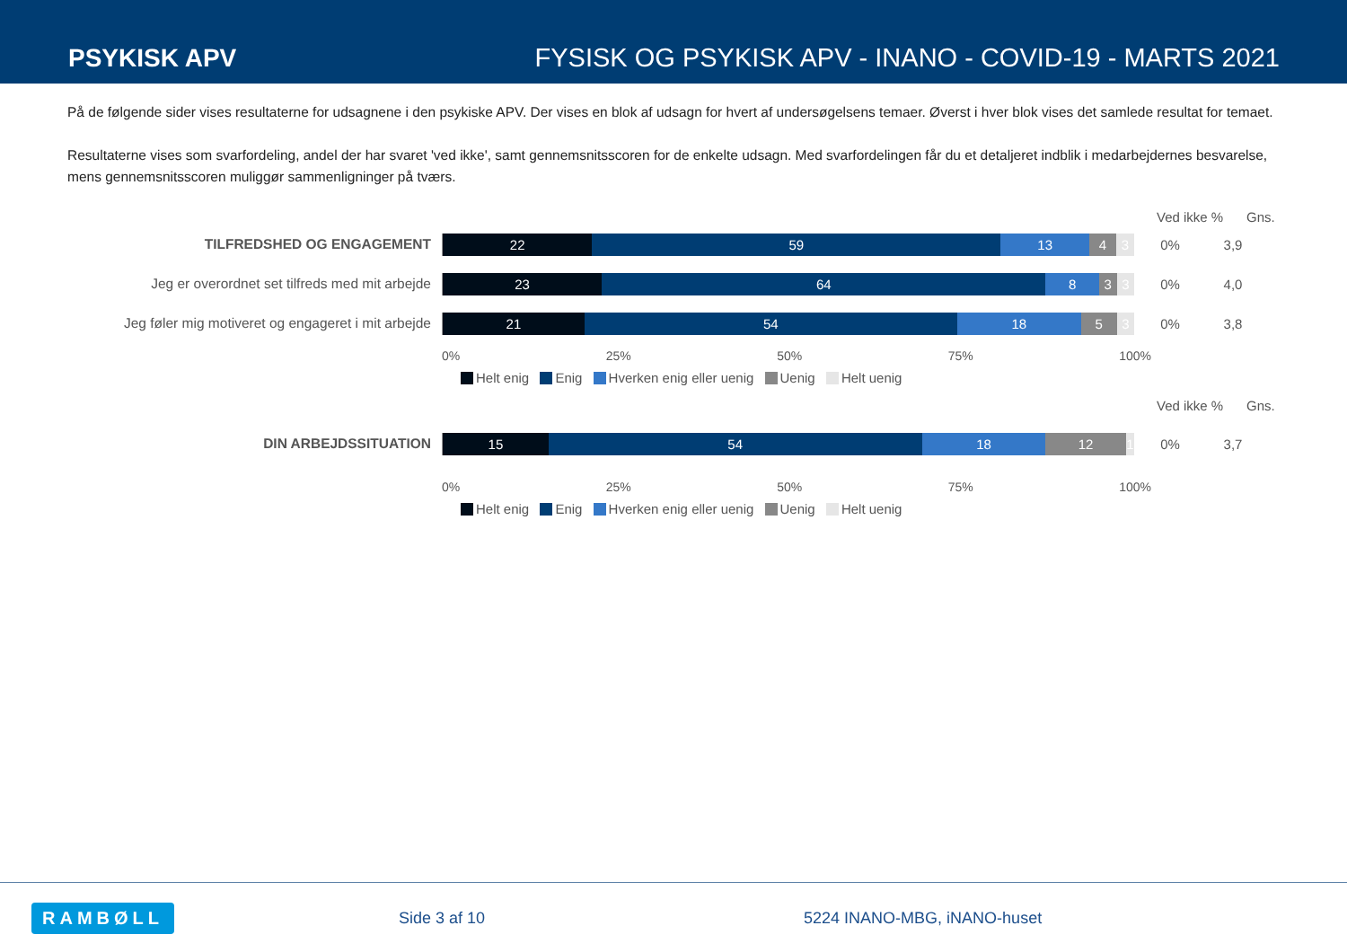PSYKISK APV
FYSISK OG PSYKISK APV - INANO - COVID-19 - MARTS 2021
På de følgende sider vises resultaterne for udsagnene i den psykiske APV. Der vises en blok af udsagn for hvert af undersøgelsens temaer. Øverst i hver blok vises det samlede resultat for temaet.
Resultaterne vises som svarfordeling, andel der har svaret 'ved ikke', samt gennemsnitsscoren for de enkelte udsagn. Med svarfordelingen får du et detaljeret indblik i medarbejdernes besvarelse, mens gennemsnitsscoren muliggør sammenligninger på tværs.
Ved ikke % Gns.
TILFREDSHED OG ENGAGEMENT
22 59 13 4 3
0% 3,9
Jeg er overordnet set tilfreds med mit arbejde
23 64 8 3 3
0% 4,0
Jeg føler mig motiveret og engageret i mit arbejde
21 54 18 5 3
0% 3,8
0% 25% 50% 75% 100%
Helt enig Enig Hverken enig eller uenig Uenig Helt uenig
Ved ikke % Gns.
DIN ARBEJDSSITUATION
15 54 18 12 1
0% 3,7
0% 25% 50% 75% 100%
Helt enig Enig Hverken enig eller uenig Uenig Helt uenig
RAMBØLL
Side 3 af 10 5224 INANO-MBG, iNANO-huset